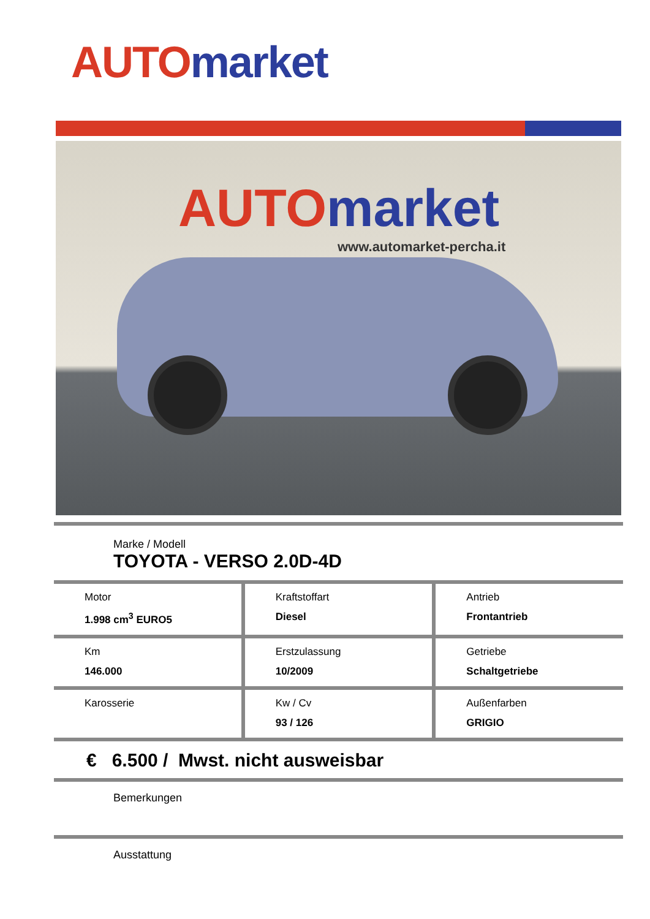AUTO market
AUTO market
www.automarket-percha.it
Marke / Modell
TOYOTA - VERSO 2.0D-4D
Motor
1.998 cm<sup>3</sup> EURO5
Kraftstoffart
Diesel
Antrieb
Frontantrieb
Km
146.000
Erstzulassung
10/2009
Getriebe
Schaltgetriebe
Karosserie Kw / Cv
93 / 126
Außenfarben
GRIGIO
€ 6.500 / Mwst. nicht ausweisbar
Bemerkungen
Ausstattung